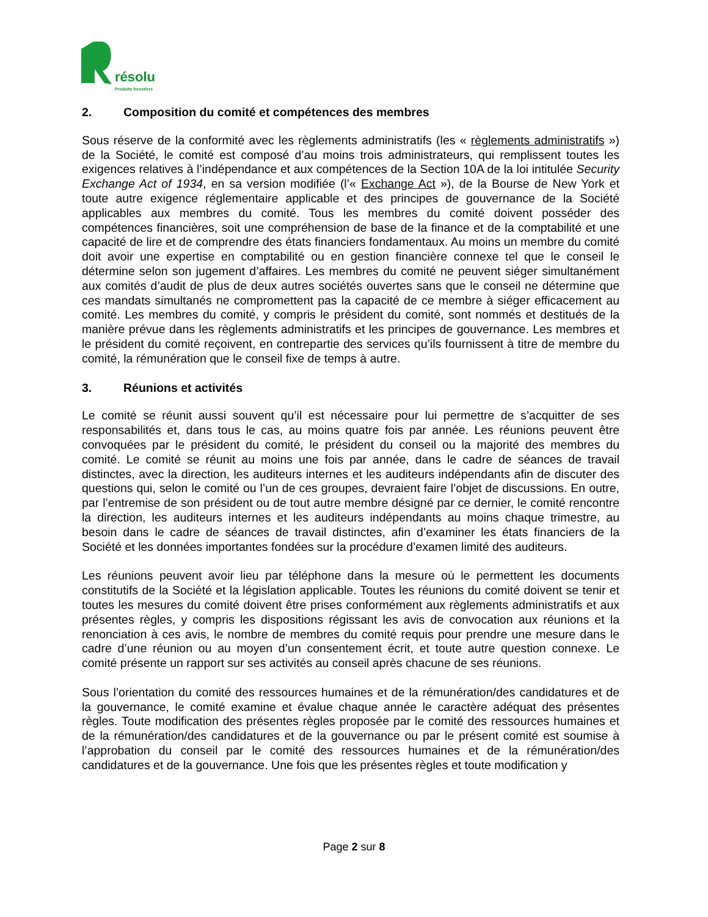résolu
Produits forestiers
2. Composition du comité et compétences des membres
Sous réserve de la conformité avec les règlements administratifs (les « règlements administratifs ») de la Société, le comité est composé d’au moins trois administrateurs, qui remplissent toutes les exigences relatives à l’indépendance et aux compétences de la Section 10A de la loi intitulée Security Exchange Act of 1934, en sa version modifiée (l’« Exchange Act »), de la Bourse de New York et toute autre exigence réglementaire applicable et des principes de gouvernance de la Société applicables aux membres du comité. Tous les membres du comité doivent posséder des compétences financières, soit une compréhension de base de la finance et de la comptabilité et une capacité de lire et de comprendre des états financiers fondamentaux. Au moins un membre du comité doit avoir une expertise en comptabilité ou en gestion financière connexe tel que le conseil le détermine selon son jugement d’affaires. Les membres du comité ne peuvent siéger simultanément aux comités d’audit de plus de deux autres sociétés ouvertes sans que le conseil ne détermine que ces mandats simultanés ne compromettent pas la capacité de ce membre à siéger efficacement au comité. Les membres du comité, y compris le président du comité, sont nommés et destitués de la manière prévue dans les règlements administratifs et les principes de gouvernance. Les membres et le président du comité reçoivent, en contrepartie des services qu’ils fournissent à titre de membre du comité, la rémunération que le conseil fixe de temps à autre.
3. Réunions et activités
Le comité se réunit aussi souvent qu’il est nécessaire pour lui permettre de s’acquitter de ses responsabilités et, dans tous le cas, au moins quatre fois par année. Les réunions peuvent être convoquées par le président du comité, le président du conseil ou la majorité des membres du comité. Le comité se réunit au moins une fois par année, dans le cadre de séances de travail distinctes, avec la direction, les auditeurs internes et les auditeurs indépendants afin de discuter des questions qui, selon le comité ou l’un de ces groupes, devraient faire l’objet de discussions. En outre, par l’entremise de son président ou de tout autre membre désigné par ce dernier, le comité rencontre la direction, les auditeurs internes et les auditeurs indépendants au moins chaque trimestre, au besoin dans le cadre de séances de travail distinctes, afin d’examiner les états financiers de la Société et les données importantes fondées sur la procédure d’examen limité des auditeurs.
Les réunions peuvent avoir lieu par téléphone dans la mesure où le permettent les documents constitutifs de la Société et la législation applicable. Toutes les réunions du comité doivent se tenir et toutes les mesures du comité doivent être prises conformément aux règlements administratifs et aux présentes règles, y compris les dispositions régissant les avis de convocation aux réunions et la renonciation à ces avis, le nombre de membres du comité requis pour prendre une mesure dans le cadre d’une réunion ou au moyen d’un consentement écrit, et toute autre question connexe. Le comité présente un rapport sur ses activités au conseil après chacune de ses réunions.
Sous l’orientation du comité des ressources humaines et de la rémunération/des candidatures et de la gouvernance, le comité examine et évalue chaque année le caractère adéquat des présentes règles. Toute modification des présentes règles proposée par le comité des ressources humaines et de la rémunération/des candidatures et de la gouvernance ou par le présent comité est soumise à l’approbation du conseil par le comité des ressources humaines et de la rémunération/des candidatures et de la gouvernance. Une fois que les présentes règles et toute modification y
Page 2 sur 8